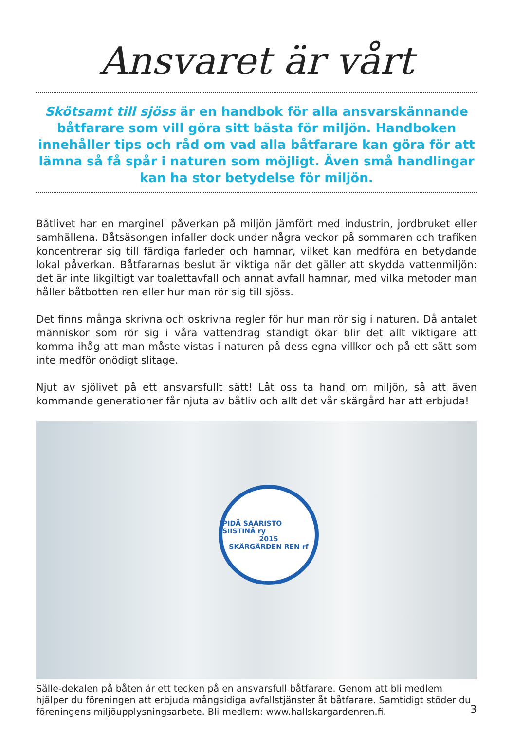Ansvaret är vårt
Skötsamt till sjöss är en handbok för alla ansvarskännande båtfarare som vill göra sitt bästa för miljön. Handboken innehåller tips och råd om vad alla båtfarare kan göra för att lämna så få spår i naturen som möjligt. Även små handlingar kan ha stor betydelse för miljön.
Båtlivet har en marginell påverkan på miljön jämfört med industrin, jordbruket eller samhällena. Båtsäsongen infaller dock under några veckor på sommaren och trafiken koncentrerar sig till färdiga farleder och hamnar, vilket kan medföra en betydande lokal påverkan. Båtfararnas beslut är viktiga när det gäller att skydda vattenmiljön: det är inte likgiltigt var toalettavfall och annat avfall hamnar, med vilka metoder man håller båtbotten ren eller hur man rör sig till sjöss.
Det finns många skrivna och oskrivna regler för hur man rör sig i naturen. Då antalet människor som rör sig i våra vattendrag ständigt ökar blir det allt viktigare att komma ihåg att man måste vistas i naturen på dess egna villkor och på ett sätt som inte medför onödigt slitage.
Njut av sjölivet på ett ansvarsfullt sätt! Låt oss ta hand om miljön, så att även kommande generationer får njuta av båtliv och allt det vår skärgård har att erbjuda!
PIDÄ SAARISTO SIISTINÄ ry
2015
SKÄRGÅRDEN REN rf
Sälle-dekalen på båten är ett tecken på en ansvarsfull båtfarare. Genom att bli medlem hjälper du föreningen att erbjuda mångsidiga avfallstjänster åt båtfarare. Samtidigt stöder du föreningens miljöupplysningsarbete. Bli medlem: www.hallskargardenren.fi.
3